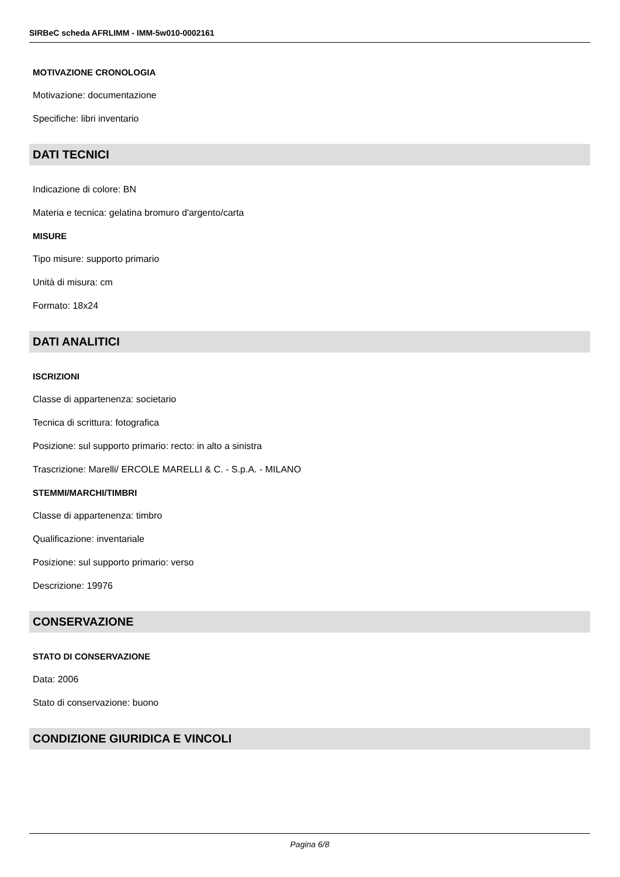SIRBeC scheda AFRLIMM - IMM-5w010-0002161
MOTIVAZIONE CRONOLOGIA
Motivazione: documentazione
Specifiche: libri inventario
DATI TECNICI
Indicazione di colore: BN
Materia e tecnica: gelatina bromuro d'argento/carta
MISURE
Tipo misure: supporto primario
Unità di misura: cm
Formato: 18x24
DATI ANALITICI
ISCRIZIONI
Classe di appartenenza: societario
Tecnica di scrittura: fotografica
Posizione: sul supporto primario: recto: in alto a sinistra
Trascrizione: Marelli/ ERCOLE MARELLI & C. - S.p.A. - MILANO
STEMMI/MARCHI/TIMBRI
Classe di appartenenza: timbro
Qualificazione: inventariale
Posizione: sul supporto primario: verso
Descrizione: 19976
CONSERVAZIONE
STATO DI CONSERVAZIONE
Data: 2006
Stato di conservazione: buono
CONDIZIONE GIURIDICA E VINCOLI
Pagina 6/8